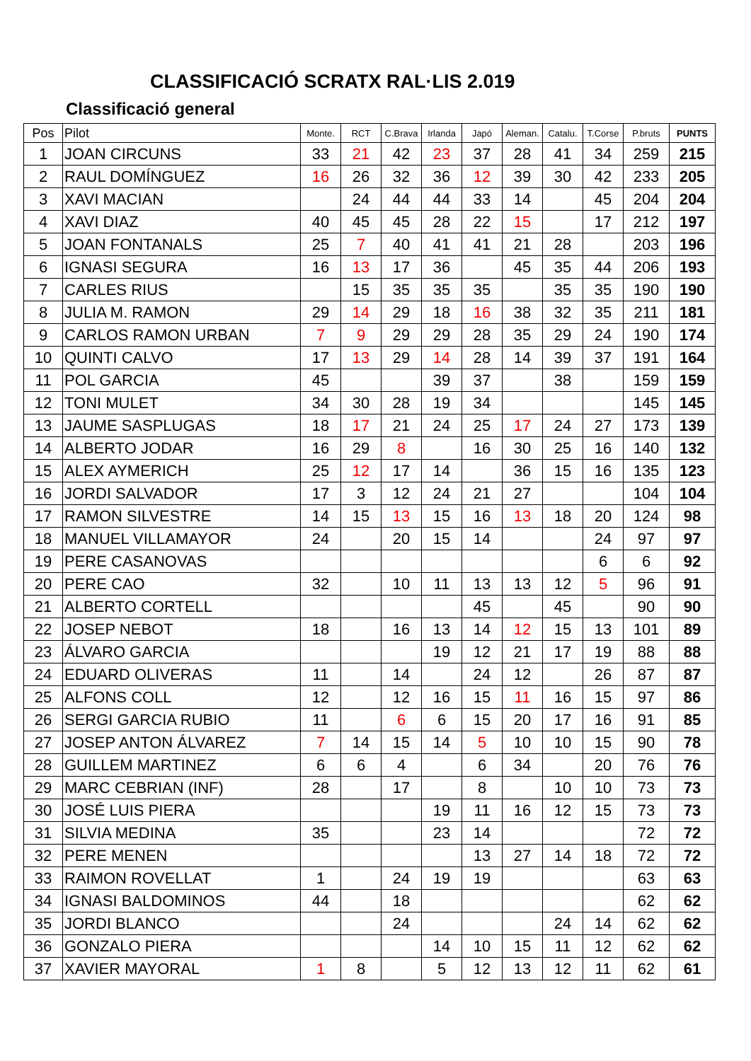CLASSIFICACIÓ SCRATX RAL·LIS 2.019
Classificació general
| Pos | Pilot | Monte. | RCT | C.Brava | Irlanda | Japó | Aleman. | Catalu. | T.Corse | P.bruts | PUNTS |
| --- | --- | --- | --- | --- | --- | --- | --- | --- | --- | --- | --- |
| 1 | JOAN CIRCUNS | 33 | 21 | 42 | 23 | 37 | 28 | 41 | 34 | 259 | 215 |
| 2 | RAUL DOMÍNGUEZ | 16 | 26 | 32 | 36 | 12 | 39 | 30 | 42 | 233 | 205 |
| 3 | XAVI MACIAN | | 24 | 44 | 44 | 33 | 14 | | 45 | 204 | 204 |
| 4 | XAVI DIAZ | 40 | 45 | 45 | 28 | 22 | 15 | | 17 | 212 | 197 |
| 5 | JOAN FONTANALS | 25 | 7 | 40 | 41 | 41 | 21 | 28 | | 203 | 196 |
| 6 | IGNASI SEGURA | 16 | 13 | 17 | 36 | | 45 | 35 | 44 | 206 | 193 |
| 7 | CARLES RIUS | | 15 | 35 | 35 | 35 | | 35 | 35 | 190 | 190 |
| 8 | JULIA M. RAMON | 29 | 14 | 29 | 18 | 16 | 38 | 32 | 35 | 211 | 181 |
| 9 | CARLOS RAMON URBAN | 7 | 9 | 29 | 29 | 28 | 35 | 29 | 24 | 190 | 174 |
| 10 | QUINTI CALVO | 17 | 13 | 29 | 14 | 28 | 14 | 39 | 37 | 191 | 164 |
| 11 | POL GARCIA | 45 | | | 39 | 37 | | 38 | | 159 | 159 |
| 12 | TONI MULET | 34 | 30 | 28 | 19 | 34 | | | | 145 | 145 |
| 13 | JAUME SASPLUGAS | 18 | 17 | 21 | 24 | 25 | 17 | 24 | 27 | 173 | 139 |
| 14 | ALBERTO JODAR | 16 | 29 | 8 | | 16 | 30 | 25 | 16 | 140 | 132 |
| 15 | ALEX AYMERICH | 25 | 12 | 17 | 14 | | 36 | 15 | 16 | 135 | 123 |
| 16 | JORDI SALVADOR | 17 | 3 | 12 | 24 | 21 | 27 | | | 104 | 104 |
| 17 | RAMON SILVESTRE | 14 | 15 | 13 | 15 | 16 | 13 | 18 | 20 | 124 | 98 |
| 18 | MANUEL VILLAMAYOR | 24 | | 20 | 15 | 14 | | | 24 | 97 | 97 |
| 19 | PERE CASANOVAS | | | | | | | | 6 | 6 | 92 |
| 20 | PERE CAO | 32 | | 10 | 11 | 13 | 13 | 12 | 5 | 96 | 91 |
| 21 | ALBERTO CORTELL | | | | | 45 | | 45 | | 90 | 90 |
| 22 | JOSEP NEBOT | 18 | | 16 | 13 | 14 | 12 | 15 | 13 | 101 | 89 |
| 23 | ÁLVARO GARCIA | | | | 19 | 12 | 21 | 17 | 19 | 88 | 88 |
| 24 | EDUARD OLIVERAS | 11 | | 14 | | 24 | 12 | | 26 | 87 | 87 |
| 25 | ALFONS COLL | 12 | | 12 | 16 | 15 | 11 | 16 | 15 | 97 | 86 |
| 26 | SERGI GARCIA RUBIO | 11 | | 6 | 6 | 15 | 20 | 17 | 16 | 91 | 85 |
| 27 | JOSEP ANTON ÁLVAREZ | 7 | 14 | 15 | 14 | 5 | 10 | 10 | 15 | 90 | 78 |
| 28 | GUILLEM MARTINEZ | 6 | 6 | 4 | | 6 | 34 | | 20 | 76 | 76 |
| 29 | MARC CEBRIAN (INF) | 28 | | 17 | | 8 | | 10 | 10 | 73 | 73 |
| 30 | JOSÉ LUIS PIERA | | | | 19 | 11 | 16 | 12 | 15 | 73 | 73 |
| 31 | SILVIA MEDINA | 35 | | | 23 | 14 | | | | 72 | 72 |
| 32 | PERE MENEN | | | | | 13 | 27 | 14 | 18 | 72 | 72 |
| 33 | RAIMON ROVELLAT | 1 | | 24 | 19 | 19 | | | | 63 | 63 |
| 34 | IGNASI BALDOMINOS | 44 | | 18 | | | | | | 62 | 62 |
| 35 | JORDI BLANCO | | | 24 | | | | 24 | 14 | 62 | 62 |
| 36 | GONZALO PIERA | | | | 14 | 10 | 15 | 11 | 12 | 62 | 62 |
| 37 | XAVIER MAYORAL | 1 | 8 | | 5 | 12 | 13 | 12 | 11 | 62 | 61 |